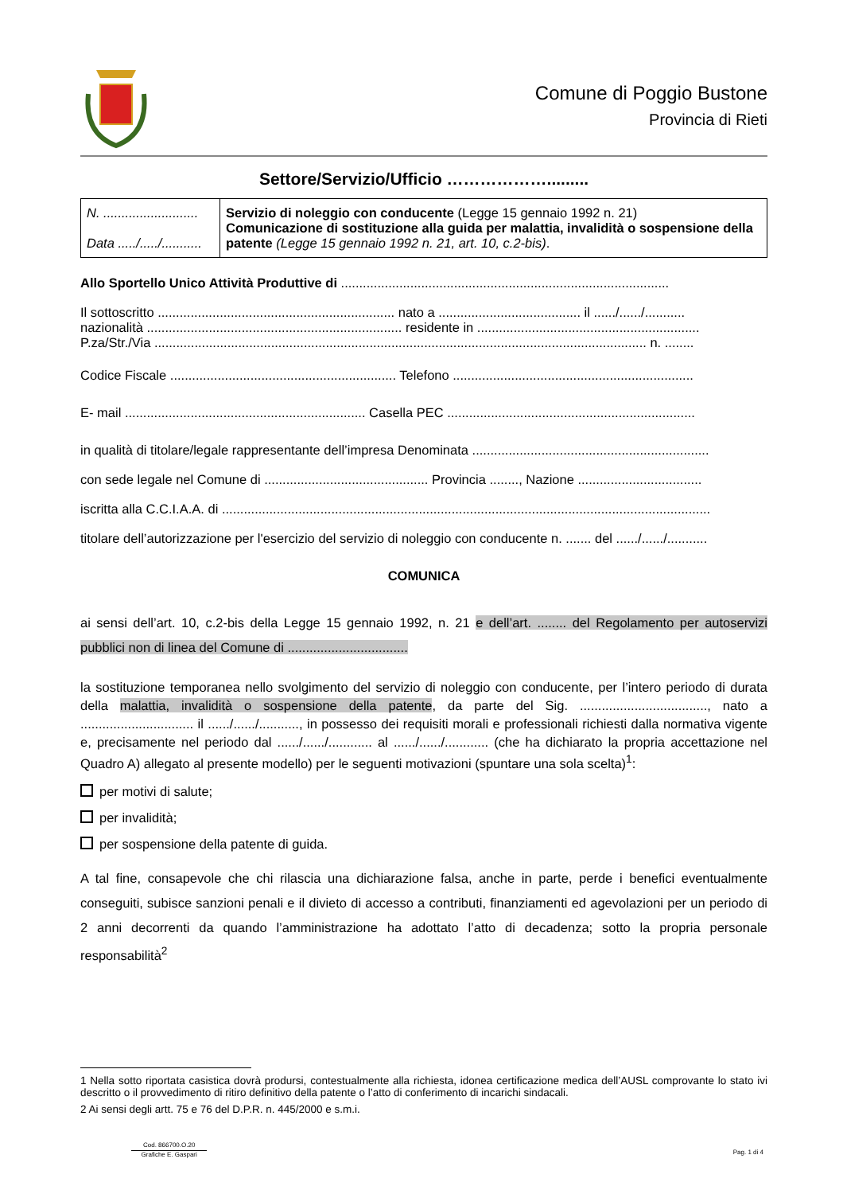Comune di Poggio Bustone
Provincia di Rieti
Settore/Servizio/Ufficio ……………….........
| N. .......................... Data ...../...../........... | Servizio di noleggio con conducente (Legge 15 gennaio 1992 n. 21) Comunicazione di sostituzione alla guida per malattia, invalidità o sospensione della patente (Legge 15 gennaio 1992 n. 21, art. 10, c.2-bis) . |
Allo Sportello Unico Attività Produttive di ..........................................................................................
Il sottoscritto ................................................................. nato a ....................................... il ....../....../...........
nazionalità ...................................................................... residente in .............................................................
P.za/Str./Via ....................................................................................................................................... n. ........
Codice Fiscale .............................................................. Telefono ..................................................................
E- mail .................................................................. Casella PEC ....................................................................
in qualità di titolare/legale rappresentante dell’impresa Denominata .................................................................
con sede legale nel Comune di ............................................. Provincia ........, Nazione ..................................
iscritta alla C.C.I.A.A. di ......................................................................................................................................
titolare dell’autorizzazione per l'esercizio del servizio di noleggio con conducente n. ....... del ....../....../...........
COMUNICA
ai sensi dell’art. 10, c.2-bis della Legge 15 gennaio 1992, n. 21 e dell’art. ........ del Regolamento per autoservizi pubblici non di linea del Comune di .................................
la sostituzione temporanea nello svolgimento del servizio di noleggio con conducente, per l’intero periodo di durata della malattia, invalidità o sospensione della patente, da parte del Sig. ..................................., nato a ............................... il ....../....../..........., in possesso dei requisiti morali e professionali richiesti dalla normativa vigente e, precisamente nel periodo dal ....../....../............ al ....../....../............ (che ha dichiarato la propria accettazione nel Quadro A) allegato al presente modello) per le seguenti motivazioni (spuntare una sola scelta)<sup>1</sup>:
per motivi di salute;
per invalidità;
per sospensione della patente di guida.
A tal fine, consapevole che chi rilascia una dichiarazione falsa, anche in parte, perde i benefici eventualmente conseguiti, subisce sanzioni penali e il divieto di accesso a contributi, finanziamenti ed agevolazioni per un periodo di 2 anni decorrenti da quando l’amministrazione ha adottato l’atto di decadenza; sotto la propria personale responsabilità<sup>2</sup>
1 Nella sotto riportata casistica dovrà prodursi, contestualmente alla richiesta, idonea certificazione medica dell’AUSL comprovante lo stato ivi descritto o il provvedimento di ritiro definitivo della patente o l’atto di conferimento di incarichi sindacali.
2 Ai sensi degli artt. 75 e 76 del D.P.R. n. 445/2000 e s.m.i.
Cod. 866700.O.20
Grafiche E. Gaspari
Pag. 1 di 4